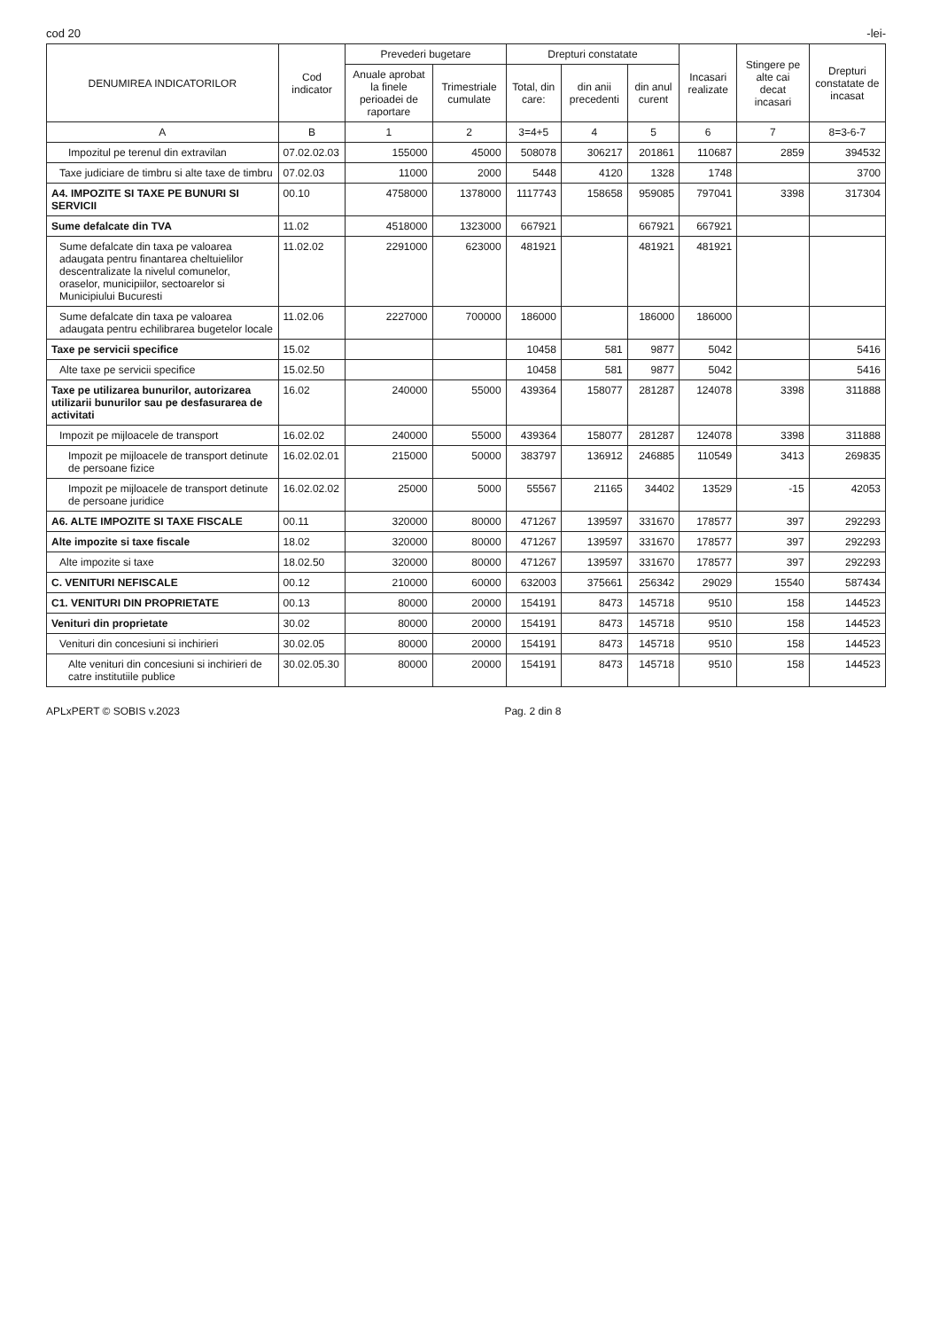cod 20 -lei-
| DENUMIREA INDICATORILOR | Cod indicator | Prevederi bugetare | | Drepturi constatate | | | Incasari realizate | Stingere pe alte cai decat incasari | Drepturi constatate de incasat |
| --- | --- | --- | --- | --- | --- | --- | --- | --- | --- |
| | | Anuale aprobat la finele perioadei de raportare | Trimestriale cumulate | Total, din care: | din anii precedenti | din anul curent | | | |
| A | B | 1 | 2 | 3=4+5 | 4 | 5 | 6 | 7 | 8=3-6-7 |
| Impozitul pe terenul din extravilan | 07.02.02.03 | 155000 | 45000 | 508078 | 306217 | 201861 | 110687 | 2859 | 394532 |
| Taxe judiciare de timbru si alte taxe de timbru | 07.02.03 | 11000 | 2000 | 5448 | 4120 | 1328 | 1748 | | 3700 |
| A4. IMPOZITE SI TAXE PE BUNURI SI SERVICII | 00.10 | 4758000 | 1378000 | 1117743 | 158658 | 959085 | 797041 | 3398 | 317304 |
| Sume defalcate din TVA | 11.02 | 4518000 | 1323000 | 667921 | | 667921 | 667921 | | |
| Sume defalcate din taxa pe valoarea adaugata pentru finantarea cheltuielilor descentralizate la nivelul comunelor, oraselor, municipiilor, sectoarelor si Municipiului Bucuresti | 11.02.02 | 2291000 | 623000 | 481921 | | 481921 | 481921 | | |
| Sume defalcate din taxa pe valoarea adaugata pentru echilibrarea bugetelor locale | 11.02.06 | 2227000 | 700000 | 186000 | | 186000 | 186000 | | |
| Taxe pe servicii specifice | 15.02 | | | 10458 | 581 | 9877 | 5042 | | 5416 |
| Alte taxe pe servicii specifice | 15.02.50 | | | 10458 | 581 | 9877 | 5042 | | 5416 |
| Taxe pe utilizarea bunurilor, autorizarea utilizarii bunurilor sau pe desfasurarea de activitati | 16.02 | 240000 | 55000 | 439364 | 158077 | 281287 | 124078 | 3398 | 311888 |
| Impozit pe mijloacele de transport | 16.02.02 | 240000 | 55000 | 439364 | 158077 | 281287 | 124078 | 3398 | 311888 |
| Impozit pe mijloacele de transport detinute de persoane fizice | 16.02.02.01 | 215000 | 50000 | 383797 | 136912 | 246885 | 110549 | 3413 | 269835 |
| Impozit pe mijloacele de transport detinute de persoane juridice | 16.02.02.02 | 25000 | 5000 | 55567 | 21165 | 34402 | 13529 | -15 | 42053 |
| A6. ALTE IMPOZITE SI TAXE FISCALE | 00.11 | 320000 | 80000 | 471267 | 139597 | 331670 | 178577 | 397 | 292293 |
| Alte impozite si taxe fiscale | 18.02 | 320000 | 80000 | 471267 | 139597 | 331670 | 178577 | 397 | 292293 |
| Alte impozite si taxe | 18.02.50 | 320000 | 80000 | 471267 | 139597 | 331670 | 178577 | 397 | 292293 |
| C. VENITURI NEFISCALE | 00.12 | 210000 | 60000 | 632003 | 375661 | 256342 | 29029 | 15540 | 587434 |
| C1. VENITURI DIN PROPRIETATE | 00.13 | 80000 | 20000 | 154191 | 8473 | 145718 | 9510 | 158 | 144523 |
| Venituri din proprietate | 30.02 | 80000 | 20000 | 154191 | 8473 | 145718 | 9510 | 158 | 144523 |
| Venituri din concesiuni si inchirieri | 30.02.05 | 80000 | 20000 | 154191 | 8473 | 145718 | 9510 | 158 | 144523 |
| Alte venituri din concesiuni si inchirieri de catre institutiile publice | 30.02.05.30 | 80000 | 20000 | 154191 | 8473 | 145718 | 9510 | 158 | 144523 |
APLxPERT © SOBIS v.2023 Pag. 2 din 8